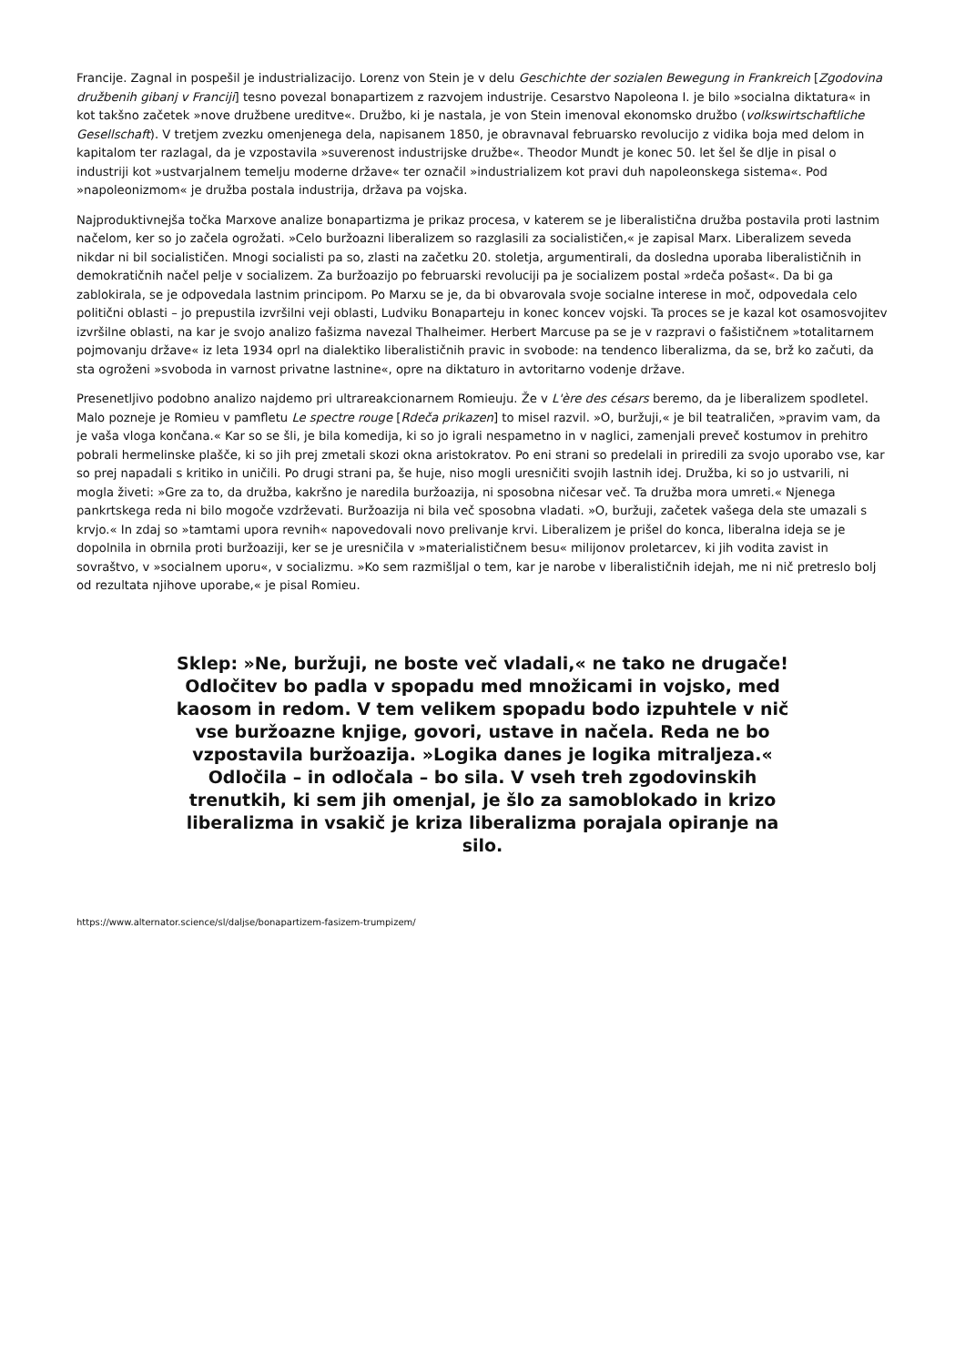Francije. Zagnal in pospešil je industrializacijo. Lorenz von Stein je v delu Geschichte der sozialen Bewegung in Frankreich [Zgodovina družbenih gibanj v Franciji] tesno povezal bonapartizem z razvojem industrije. Cesarstvo Napoleona I. je bilo »socialna diktatura« in kot takšno začetek »nove družbene ureditve«. Družbo, ki je nastala, je von Stein imenoval ekonomsko družbo (volkswirtschaftliche Gesellschaft). V tretjem zvezku omenjenega dela, napisanem 1850, je obravnaval februarsko revolucijo z vidika boja med delom in kapitalom ter razlagal, da je vzpostavila »suverenost industrijske družbe«. Theodor Mundt je konec 50. let šel še dlje in pisal o industriji kot »ustvarjalnem temelju moderne države« ter označil »industrializem kot pravi duh napoleonskega sistema«. Pod »napoleonizmom« je družba postala industrija, država pa vojska.
Najproduktivnejša točka Marxove analize bonapartizma je prikaz procesa, v katerem se je liberalistična družba postavila proti lastnim načelom, ker so jo začela ogrožati. »Celo buržoazni liberalizem so razglasili za socialističen,« je zapisal Marx. Liberalizem seveda nikdar ni bil socialističen. Mnogi socialisti pa so, zlasti na začetku 20. stoletja, argumentirali, da dosledna uporaba liberalističnih in demokratičnih načel pelje v socializem. Za buržoazijo po februarski revoluciji pa je socializem postal »rdeča pošast«. Da bi ga zablokirala, se je odpovedala lastnim principom. Po Marxu se je, da bi obvarovala svoje socialne interese in moč, odpovedala celo politični oblasti – jo prepustila izvršilni veji oblasti, Ludviku Bonaparteju in konec koncev vojski. Ta proces se je kazal kot osamosvojitev izvršilne oblasti, na kar je svojo analizo fašizma navezal Thalheimer. Herbert Marcuse pa se je v razpravi o fašističnem »totalitarnem pojmovanju države« iz leta 1934 oprl na dialektiko liberalističnih pravic in svobode: na tendenco liberalizma, da se, brž ko začuti, da sta ogroženi »svoboda in varnost privatne lastnine«, opre na diktaturo in avtoritarno vodenje države.
Presenetljivo podobno analizo najdemo pri ultrareakcionarnem Romieuju. Že v L'ère des césars beremo, da je liberalizem spodletel. Malo pozneje je Romieu v pamfletu Le spectre rouge [Rdeča prikazen] to misel razvil. »O, buržuji,« je bil teatraličen, »pravim vam, da je vaša vloga končana.« Kar so se šli, je bila komedija, ki so jo igrali nespametno in v naglici, zamenjali preveč kostumov in prehitro pobrali hermelinske plašče, ki so jih prej zmetali skozi okna aristokratov. Po eni strani so predelali in priredili za svojo uporabo vse, kar so prej napadali s kritiko in uničili. Po drugi strani pa, še huje, niso mogli uresničiti svojih lastnih idej. Družba, ki so jo ustvarili, ni mogla živeti: »Gre za to, da družba, kakršno je naredila buržoazija, ni sposobna ničesar več. Ta družba mora umreti.« Njenega pankrtskega reda ni bilo mogoče vzdrževati. Buržoazija ni bila več sposobna vladati. »O, buržuji, začetek vašega dela ste umazali s krvjo.« In zdaj so »tamtami upora revnih« napovedovali novo prelivanje krvi. Liberalizem je prišel do konca, liberalna ideja se je dopolnila in obrnila proti buržoaziji, ker se je uresničila v »materialističnem besu« milijonov proletarcev, ki jih vodita zavist in sovraštvo, v »socialnem uporu«, v socializmu. »Ko sem razmišljal o tem, kar je narobe v liberalističnih idejah, me ni nič pretreslo bolj od rezultata njihove uporabe,« je pisal Romieu.
Sklep: »Ne, buržuji, ne boste več vladali,« ne tako ne drugače! Odločitev bo padla v spopadu med množicami in vojsko, med kaosom in redom. V tem velikem spopadu bodo izpuhtele v nič vse buržoazne knjige, govori, ustave in načela. Reda ne bo vzpostavila buržoazija. »Logika danes je logika mitraljeza.« Odločila – in odločala – bo sila. V vseh treh zgodovinskih trenutkih, ki sem jih omenjal, je šlo za samoblokado in krizo liberalizma in vsakič je kriza liberalizma porajala opiranje na silo.
https://www.alternator.science/sl/daljse/bonapartizem-fasizem-trumpizem/